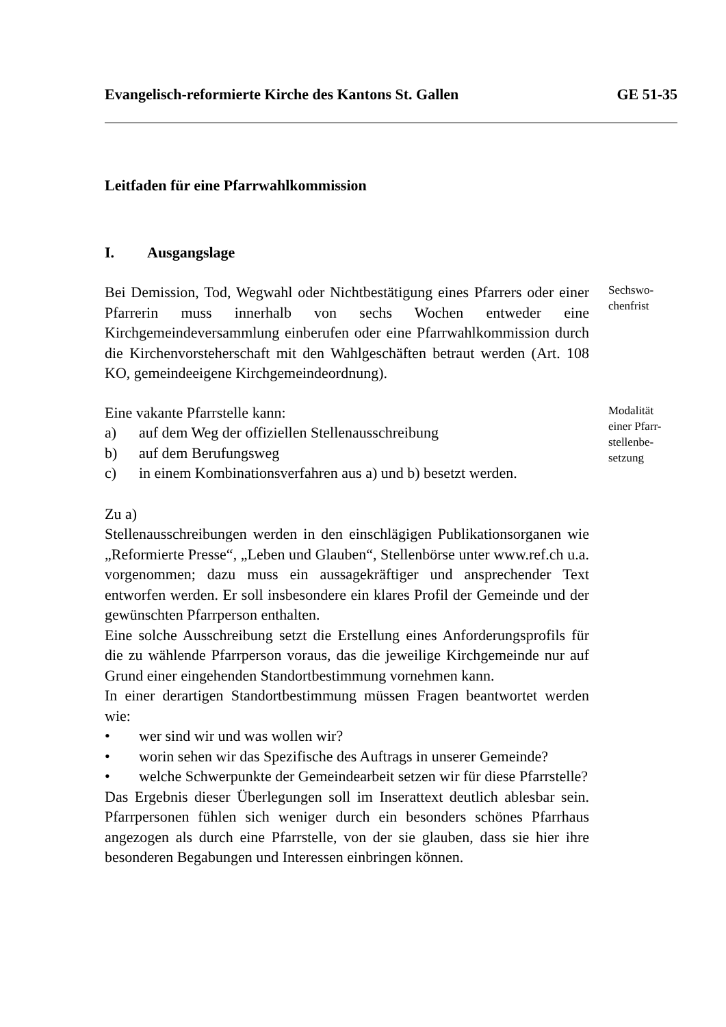Evangelisch-reformierte Kirche des Kantons St. Gallen GE 51-35
Leitfaden für eine Pfarrwahlkommission
I. Ausgangslage
Bei Demission, Tod, Wegwahl oder Nichtbestätigung eines Pfarrers oder einer Pfarrerin muss innerhalb von sechs Wochen entweder eine Kirchgemeindeversammlung einberufen oder eine Pfarrwahlkommission durch die Kirchenvorsteherschaft mit den Wahlgeschäften betraut werden (Art. 108 KO, gemeindeeigene Kirchgemeindeordnung).
Sechswo-
chenfrist
Eine vakante Pfarrstelle kann:
a) auf dem Weg der offiziellen Stellenausschreibung
b) auf dem Berufungsweg
c) in einem Kombinationsverfahren aus a) und b) besetzt werden.
Modalität einer Pfarr-stellenbe-
setzung
Zu a)
Stellenausschreibungen werden in den einschlägigen Publikationsorganen wie „Reformierte Presse“, „Leben und Glauben“, Stellenbörse unter www.ref.ch u.a. vorgenommen; dazu muss ein aussagekräftiger und ansprechender Text entworfen werden. Er soll insbesondere ein klares Profil der Gemeinde und der gewünschten Pfarrperson enthalten.
Eine solche Ausschreibung setzt die Erstellung eines Anforderungsprofils für die zu wählende Pfarrperson voraus, das die jeweilige Kirchgemeinde nur auf Grund einer eingehenden Standortbestimmung vornehmen kann.
In einer derartigen Standortbestimmung müssen Fragen beantwortet werden wie:
• wer sind wir und was wollen wir?
• worin sehen wir das Spezifische des Auftrags in unserer Gemeinde?
• welche Schwerpunkte der Gemeindearbeit setzen wir für diese Pfarrstelle?
Das Ergebnis dieser Überlegungen soll im Inserattext deutlich ablesbar sein. Pfarrpersonen fühlen sich weniger durch ein besonders schönes Pfarrhaus angezogen als durch eine Pfarrstelle, von der sie glauben, dass sie hier ihre besonderen Begabungen und Interessen einbringen können.